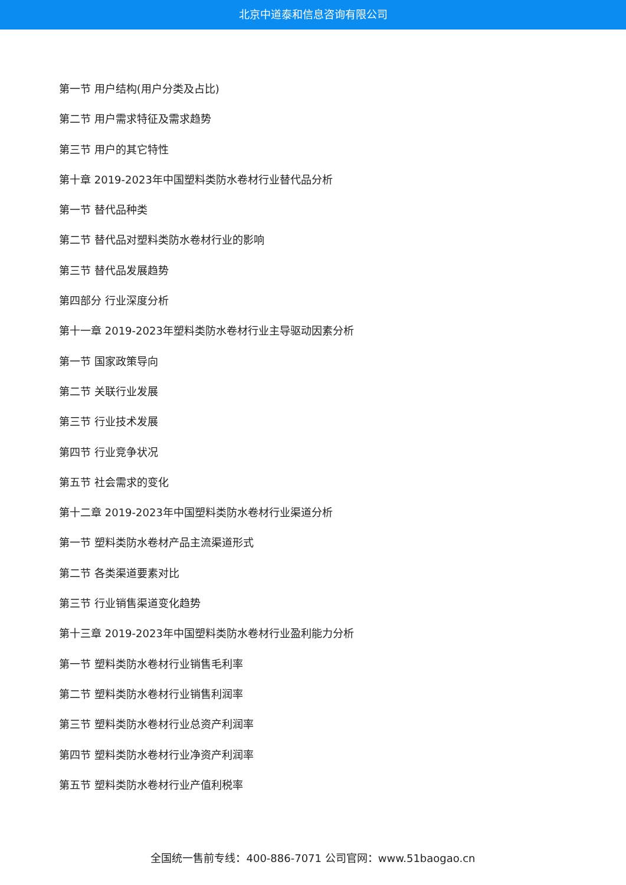北京中道泰和信息咨询有限公司
第一节 用户结构(用户分类及占比)
第二节 用户需求特征及需求趋势
第三节 用户的其它特性
第十章 2019-2023年中国塑料类防水卷材行业替代品分析
第一节 替代品种类
第二节 替代品对塑料类防水卷材行业的影响
第三节 替代品发展趋势
第四部分 行业深度分析
第十一章 2019-2023年塑料类防水卷材行业主导驱动因素分析
第一节 国家政策导向
第二节 关联行业发展
第三节 行业技术发展
第四节 行业竞争状况
第五节 社会需求的变化
第十二章 2019-2023年中国塑料类防水卷材行业渠道分析
第一节 塑料类防水卷材产品主流渠道形式
第二节 各类渠道要素对比
第三节 行业销售渠道变化趋势
第十三章 2019-2023年中国塑料类防水卷材行业盈利能力分析
第一节 塑料类防水卷材行业销售毛利率
第二节 塑料类防水卷材行业销售利润率
第三节 塑料类防水卷材行业总资产利润率
第四节 塑料类防水卷材行业净资产利润率
第五节 塑料类防水卷材行业产值利税率
全国统一售前专线：400-886-7071 公司官网：www.51baogao.cn